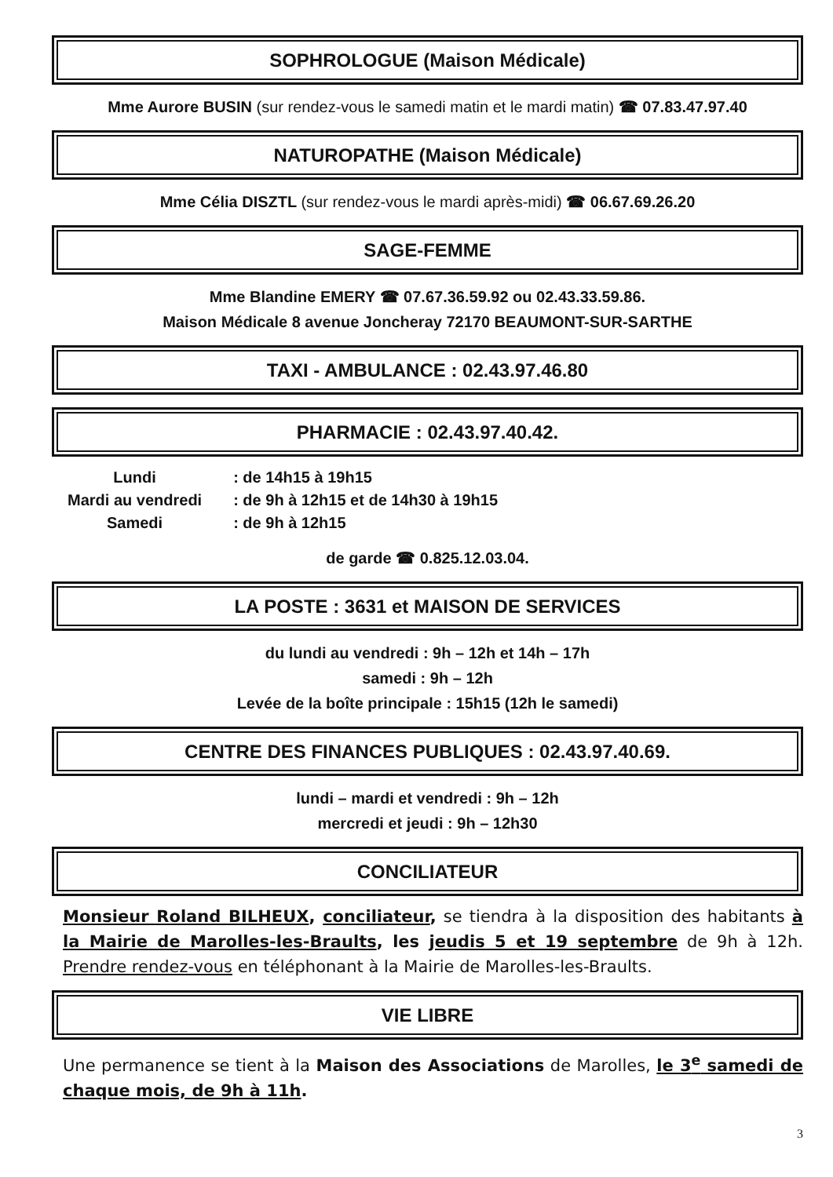SOPHROLOGUE (Maison Médicale)
Mme Aurore BUSIN (sur rendez-vous le samedi matin et le mardi matin) ☎ 07.83.47.97.40
NATUROPATHE (Maison Médicale)
Mme Célia DISZTL (sur rendez-vous le mardi après-midi) ☎ 06.67.69.26.20
SAGE-FEMME
Mme Blandine EMERY ☎ 07.67.36.59.92 ou 02.43.33.59.86.
Maison Médicale 8 avenue Joncheray 72170 BEAUMONT-SUR-SARTHE
TAXI - AMBULANCE : 02.43.97.46.80
PHARMACIE : 02.43.97.40.42.
| Lundi | : de 14h15 à 19h15 |
| Mardi au vendredi | : de 9h à 12h15 et de 14h30 à 19h15 |
| Samedi | : de 9h à 12h15 |
de garde ☎ 0.825.12.03.04.
LA POSTE : 3631 et MAISON DE SERVICES
du lundi au vendredi : 9h – 12h et 14h – 17h
samedi : 9h – 12h
Levée de la boîte principale : 15h15 (12h le samedi)
CENTRE DES FINANCES PUBLIQUES : 02.43.97.40.69.
lundi – mardi et vendredi : 9h – 12h
mercredi et jeudi : 9h – 12h30
CONCILIATEUR
Monsieur Roland BILHEUX, conciliateur, se tiendra à la disposition des habitants à la Mairie de Marolles-les-Braults, les jeudis 5 et 19 septembre de 9h à 12h. Prendre rendez-vous en téléphonant à la Mairie de Marolles-les-Braults.
VIE LIBRE
Une permanence se tient à la Maison des Associations de Marolles, le 3<sup>e</sup> samedi de chaque mois, de 9h à 11h.
3